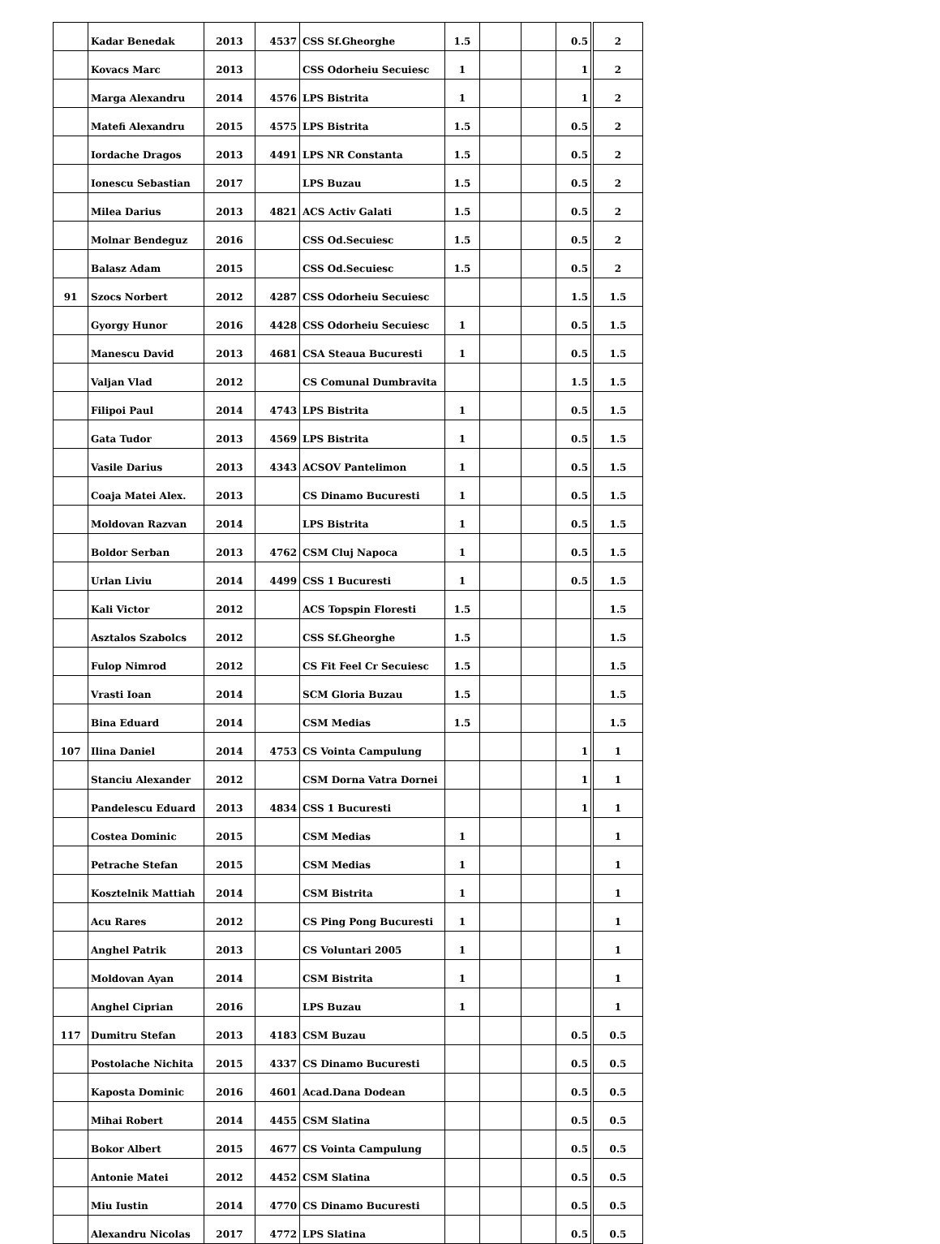| | Kadar Benedak | 2013 | 4537 | CSS Sf.Gheorghe | 1.5 | | | 0.5 | 2 |
| | Kovacs Marc | 2013 | | CSS Odorheiu Secuiesc | 1 | | | 1 | 2 |
| | Marga Alexandru | 2014 | 4576 | LPS Bistrita | 1 | | | 1 | 2 |
| | Matefi Alexandru | 2015 | 4575 | LPS Bistrita | 1.5 | | | 0.5 | 2 |
| | Iordache Dragos | 2013 | 4491 | LPS NR Constanta | 1.5 | | | 0.5 | 2 |
| | Ionescu Sebastian | 2017 | | LPS Buzau | 1.5 | | | 0.5 | 2 |
| | Milea Darius | 2013 | 4821 | ACS Activ Galati | 1.5 | | | 0.5 | 2 |
| | Molnar Bendeguz | 2016 | | CSS Od.Secuiesc | 1.5 | | | 0.5 | 2 |
| | Balasz Adam | 2015 | | CSS Od.Secuiesc | 1.5 | | | 0.5 | 2 |
| 91 | Szocs Norbert | 2012 | 4287 | CSS Odorheiu Secuiesc | | | | 1.5 | 1.5 |
| | Gyorgy Hunor | 2016 | 4428 | CSS Odorheiu Secuiesc | 1 | | | 0.5 | 1.5 |
| | Manescu David | 2013 | 4681 | CSA Steaua Bucuresti | 1 | | | 0.5 | 1.5 |
| | Valjan Vlad | 2012 | | CS Comunal Dumbravita | | | | 1.5 | 1.5 |
| | Filipoi Paul | 2014 | 4743 | LPS Bistrita | 1 | | | 0.5 | 1.5 |
| | Gata Tudor | 2013 | 4569 | LPS Bistrita | 1 | | | 0.5 | 1.5 |
| | Vasile Darius | 2013 | 4343 | ACSOV Pantelimon | 1 | | | 0.5 | 1.5 |
| | Coaja Matei Alex. | 2013 | | CS Dinamo Bucuresti | 1 | | | 0.5 | 1.5 |
| | Moldovan Razvan | 2014 | | LPS Bistrita | 1 | | | 0.5 | 1.5 |
| | Boldor Serban | 2013 | 4762 | CSM Cluj Napoca | 1 | | | 0.5 | 1.5 |
| | Urlan Liviu | 2014 | 4499 | CSS 1 Bucuresti | 1 | | | 0.5 | 1.5 |
| | Kali Victor | 2012 | | ACS Topspin Floresti | 1.5 | | | | 1.5 |
| | Asztalos Szabolcs | 2012 | | CSS Sf.Gheorghe | 1.5 | | | | 1.5 |
| | Fulop Nimrod | 2012 | | CS Fit Feel Cr Secuiesc | 1.5 | | | | 1.5 |
| | Vrasti Ioan | 2014 | | SCM Gloria Buzau | 1.5 | | | | 1.5 |
| | Bina Eduard | 2014 | | CSM Medias | 1.5 | | | | 1.5 |
| 107 | Ilina Daniel | 2014 | 4753 | CS Vointa Campulung | | | | 1 | 1 |
| | Stanciu Alexander | 2012 | | CSM Dorna Vatra Dornei | | | | 1 | 1 |
| | Pandelescu Eduard | 2013 | 4834 | CSS 1 Bucuresti | | | | 1 | 1 |
| | Costea Dominic | 2015 | | CSM Medias | 1 | | | | 1 |
| | Petrache Stefan | 2015 | | CSM Medias | 1 | | | | 1 |
| | Kosztelnik Mattiah | 2014 | | CSM Bistrita | 1 | | | | 1 |
| | Acu Rares | 2012 | | CS Ping Pong Bucuresti | 1 | | | | 1 |
| | Anghel Patrik | 2013 | | CS Voluntari 2005 | 1 | | | | 1 |
| | Moldovan Ayan | 2014 | | CSM Bistrita | 1 | | | | 1 |
| | Anghel Ciprian | 2016 | | LPS Buzau | 1 | | | | 1 |
| 117 | Dumitru Stefan | 2013 | 4183 | CSM Buzau | | | | 0.5 | 0.5 |
| | Postolache Nichita | 2015 | 4337 | CS Dinamo Bucuresti | | | | 0.5 | 0.5 |
| | Kaposta Dominic | 2016 | 4601 | Acad.Dana Dodean | | | | 0.5 | 0.5 |
| | Mihai Robert | 2014 | 4455 | CSM Slatina | | | | 0.5 | 0.5 |
| | Bokor Albert | 2015 | 4677 | CS Vointa Campulung | | | | 0.5 | 0.5 |
| | Antonie Matei | 2012 | 4452 | CSM Slatina | | | | 0.5 | 0.5 |
| | Miu Iustin | 2014 | 4770 | CS Dinamo Bucuresti | | | | 0.5 | 0.5 |
| | Alexandru Nicolas | 2017 | 4772 | LPS Slatina | | | | 0.5 | 0.5 |